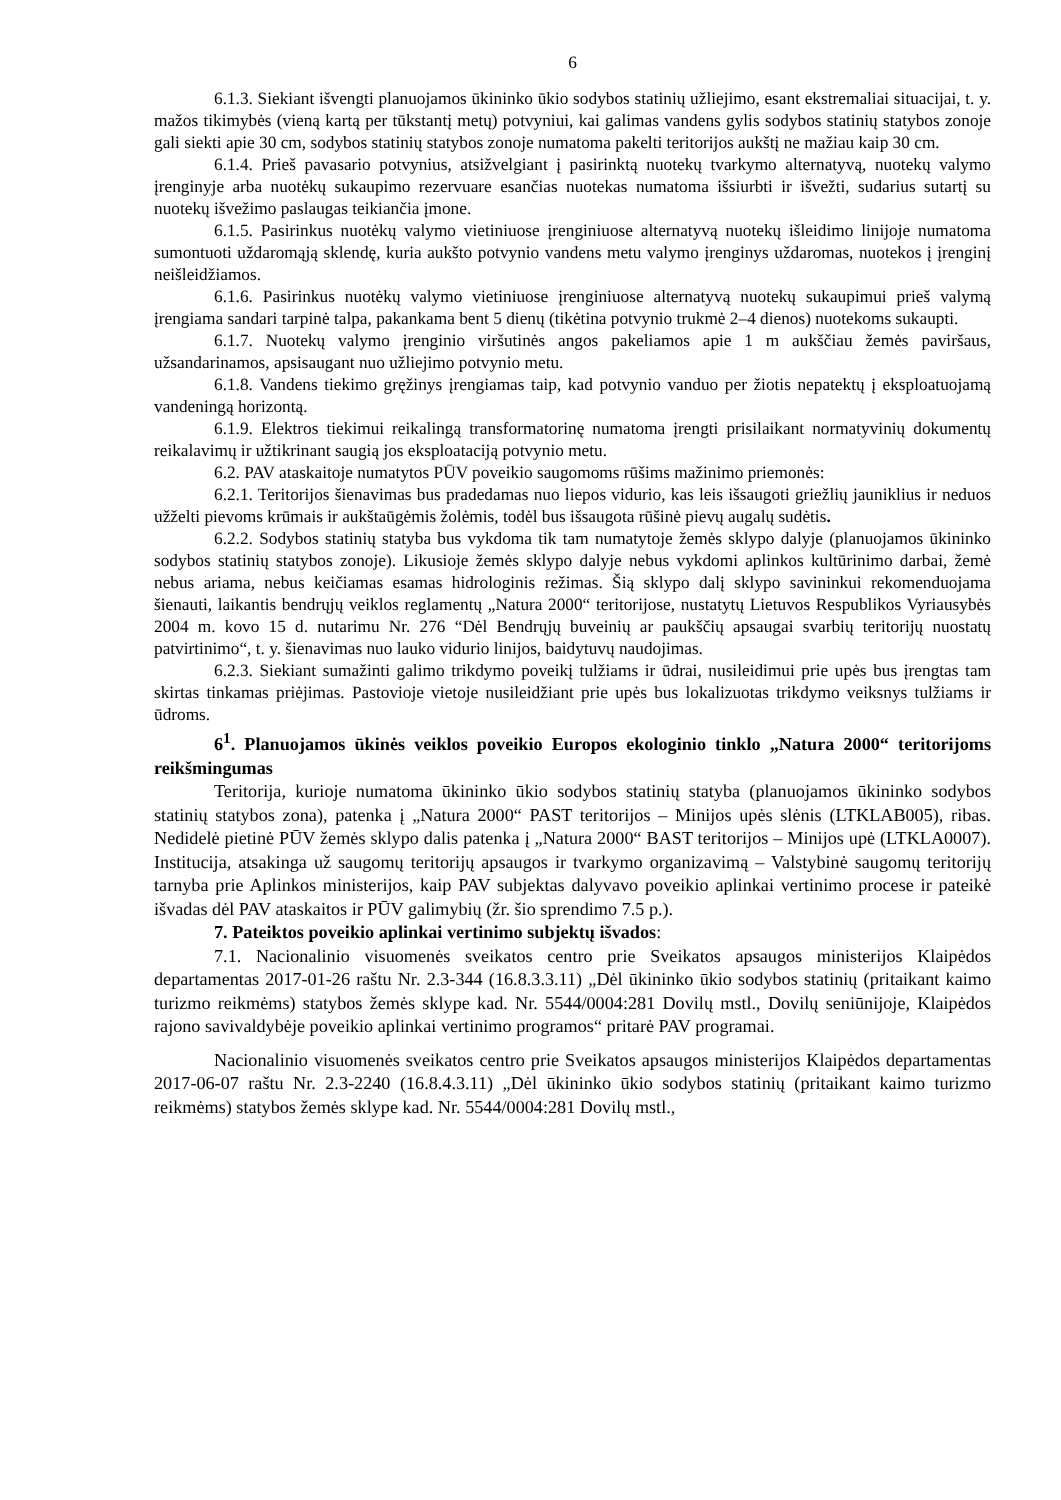6
6.1.3. Siekiant išvengti planuojamos ūkininko ūkio sodybos statinių užliejimo, esant ekstremaliai situacijai, t. y. mažos tikimybės (vieną kartą per tūkstantį metų) potvyniui, kai galimas vandens gylis sodybos statinių statybos zonoje gali siekti apie 30 cm, sodybos statinių statybos zonoje numatoma pakelti teritorijos aukštį ne mažiau kaip 30 cm.
6.1.4. Prieš pavasario potvynius, atsižvelgiant į pasirinktą nuotekų tvarkymo alternatyvą, nuotekų valymo įrenginyje arba nuotėkų sukaupimo rezervuare esančias nuotekas numatoma išsiurbti ir išvežti, sudarius sutartį su nuotekų išvežimo paslaugas teikiančia įmone.
6.1.5. Pasirinkus nuotėkų valymo vietiniuose įrenginiuose alternatyvą nuotekų išleidimo linijoje numatoma sumontuoti uždaromąją sklendę, kuria aukšto potvynio vandens metu valymo įrenginys uždaromas, nuotekos į įrenginį neišleidžiamos.
6.1.6. Pasirinkus nuotėkų valymo vietiniuose įrenginiuose alternatyvą nuotekų sukaupimui prieš valymą įrengiama sandari tarpinė talpa, pakankama bent 5 dienų (tikėtina potvynio trukmė 2–4 dienos) nuotekoms sukaupti.
6.1.7. Nuotekų valymo įrenginio viršutinės angos pakeliamos apie 1 m aukščiau žemės paviršaus, užsandarinamos, apsisaugant nuo užliejimo potvynio metu.
6.1.8. Vandens tiekimo gręžinys įrengiamas taip, kad potvynio vanduo per žiotis nepatektų į eksploatuojamą vandeningą horizontą.
6.1.9. Elektros tiekimui reikalingą transformatorinę numatoma įrengti prisilaikant normatyvinių dokumentų reikalavimų ir užtikrinant saugią jos eksploataciją potvynio metu.
6.2. PAV ataskaitoje numatytos PŪV poveikio saugomoms rūšims mažinimo priemonės:
6.2.1. Teritorijos šienavimas bus pradedamas nuo liepos vidurio, kas leis išsaugoti griežlių jauniklius ir neduos užželti pievoms krūmais ir aukštaūgėmis žolėmis, todėl bus išsaugota rūšinė pievų augalų sudėtis.
6.2.2. Sodybos statinių statyba bus vykdoma tik tam numatytoje žemės sklypo dalyje (planuojamos ūkininko sodybos statinių statybos zonoje). Likusioje žemės sklypo dalyje nebus vykdomi aplinkos kultūrinimo darbai, žemė nebus ariama, nebus keičiamas esamas hidrologinis režimas. Šią sklypo dalį sklypo savininkui rekomenduojama šienauti, laikantis bendrųjų veiklos reglamentų „Natura 2000“ teritorijose, nustatytų Lietuvos Respublikos Vyriausybės 2004 m. kovo 15 d. nutarimu Nr. 276 “Dėl Bendrųjų buveinių ar paukščių apsaugai svarbių teritorijų nuostatų patvirtinimo“, t. y. šienavimas nuo lauko vidurio linijos, baidytuvų naudojimas.
6.2.3. Siekiant sumažinti galimo trikdymo poveikį tulžiams ir ūdrai, nusileidimui prie upės bus įrengtas tam skirtas tinkamas priėjimas. Pastovioje vietoje nusileidžiant prie upės bus lokalizuotas trikdymo veiksnys tulžiams ir ūdroms.
6<sup>1</sup>. Planuojamos ūkinės veiklos poveikio Europos ekologinio tinklo „Natura 2000“ teritorijoms reikšmingumas
Teritorija, kurioje numatoma ūkininko ūkio sodybos statinių statyba (planuojamos ūkininko sodybos statinių statybos zona), patenka į „Natura 2000“ PAST teritorijos – Minijos upės slėnis (LTKLAB005), ribas. Nedidelė pietinė PŪV žemės sklypo dalis patenka į „Natura 2000“ BAST teritorijos – Minijos upė (LTKLA0007). Institucija, atsakinga už saugomų teritorijų apsaugos ir tvarkymo organizavimą – Valstybinė saugomų teritorijų tarnyba prie Aplinkos ministerijos, kaip PAV subjektas dalyvavo poveikio aplinkai vertinimo procese ir pateikė išvadas dėl PAV ataskaitos ir PŪV galimybių (žr. šio sprendimo 7.5 p.).
7. Pateiktos poveikio aplinkai vertinimo subjektų išvados:
7.1. Nacionalinio visuomenės sveikatos centro prie Sveikatos apsaugos ministerijos Klaipėdos departamentas 2017-01-26 raštu Nr. 2.3-344 (16.8.3.3.11) „Dėl ūkininko ūkio sodybos statinių (pritaikant kaimo turizmo reikmėms) statybos žemės sklype kad. Nr. 5544/0004:281 Dovilų mstl., Dovilų seniūnijoje, Klaipėdos rajono savivaldybėje poveikio aplinkai vertinimo programos“ pritarė PAV programai.
Nacionalinio visuomenės sveikatos centro prie Sveikatos apsaugos ministerijos Klaipėdos departamentas 2017-06-07 raštu Nr. 2.3-2240 (16.8.4.3.11) „Dėl ūkininko ūkio sodybos statinių (pritaikant kaimo turizmo reikmėms) statybos žemės sklype kad. Nr. 5544/0004:281 Dovilų mstl.,